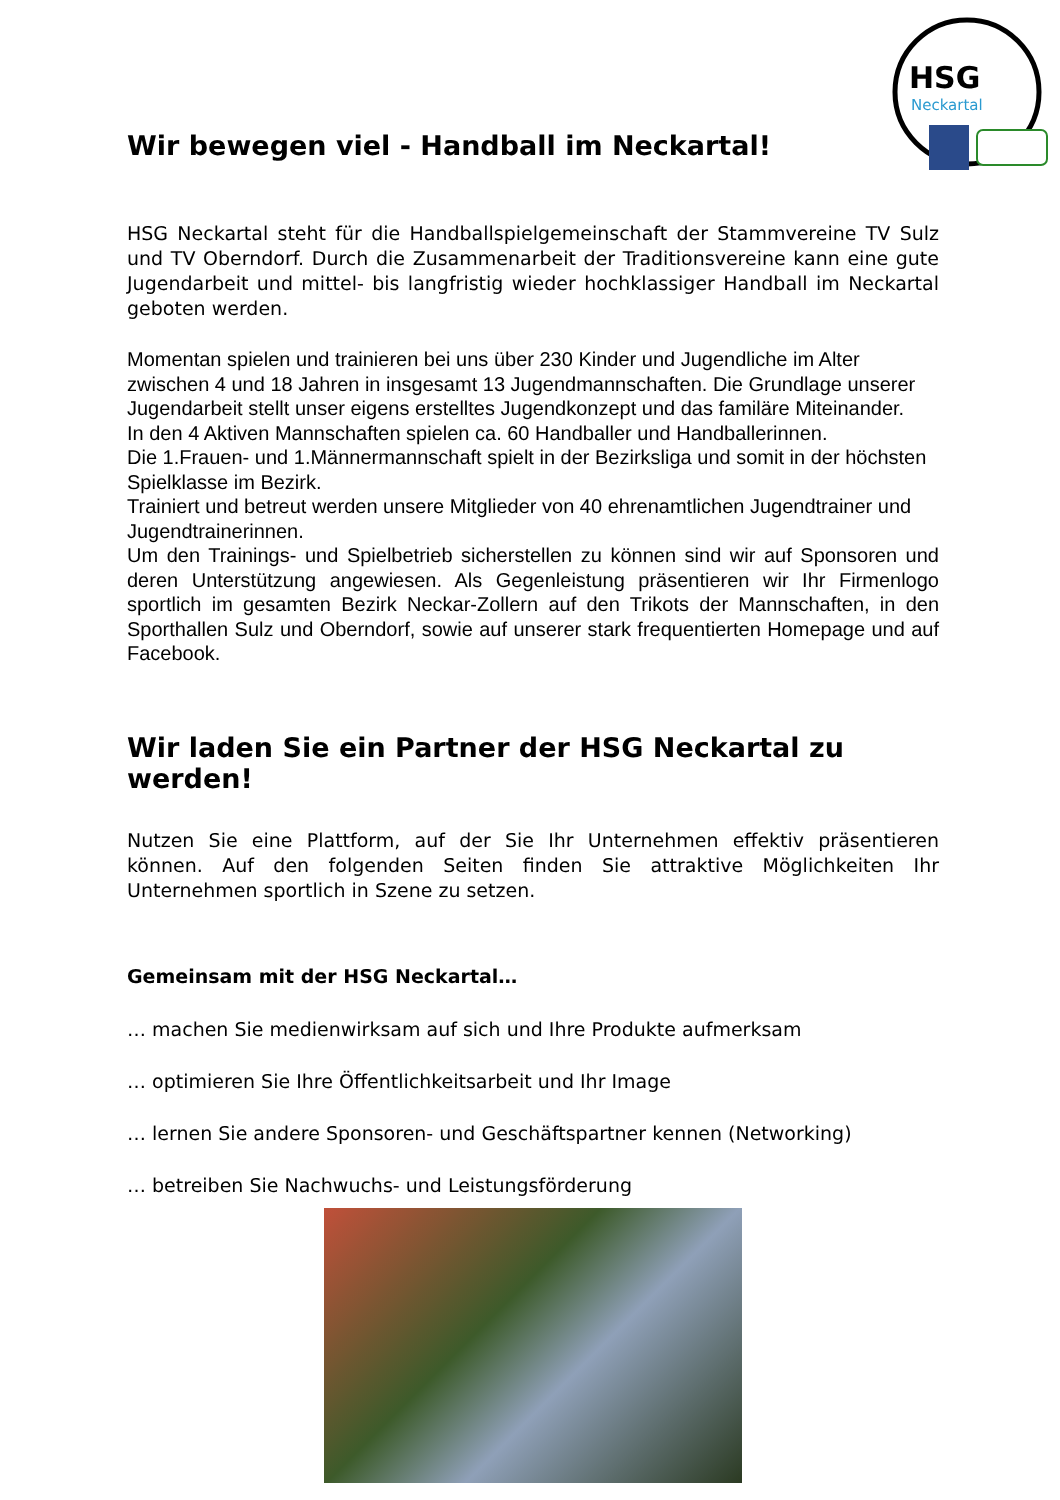HSG
Neckartal
Wir bewegen viel - Handball im Neckartal!
HSG Neckartal steht für die Handballspielgemeinschaft der Stammvereine TV Sulz und TV Oberndorf. Durch die Zusammenarbeit der Traditionsvereine kann eine gute Jugendarbeit und mittel- bis langfristig wieder hochklassiger Handball im Neckartal geboten werden.
Momentan spielen und trainieren bei uns über 230 Kinder und Jugendliche im Alter zwischen 4 und 18 Jahren in insgesamt 13 Jugendmannschaften. Die Grundlage unserer Jugendarbeit stellt unser eigens erstelltes Jugendkonzept und das familäre Miteinander.
In den 4 Aktiven Mannschaften spielen ca. 60 Handballer und Handballerinnen.
Die 1.Frauen- und 1.Männermannschaft spielt in der Bezirksliga und somit in der höchsten Spielklasse im Bezirk.
Trainiert und betreut werden unsere Mitglieder von 40 ehrenamtlichen Jugendtrainer und Jugendtrainerinnen.
Um den Trainings- und Spielbetrieb sicherstellen zu können sind wir auf Sponsoren und deren Unterstützung angewiesen. Als Gegenleistung präsentieren wir Ihr Firmenlogo sportlich im gesamten Bezirk Neckar-Zollern auf den Trikots der Mannschaften, in den Sporthallen Sulz und Oberndorf, sowie auf unserer stark frequentierten Homepage und auf Facebook.
Wir laden Sie ein Partner der HSG Neckartal zu werden!
Nutzen Sie eine Plattform, auf der Sie Ihr Unternehmen effektiv präsentieren können. Auf den folgenden Seiten finden Sie attraktive Möglichkeiten Ihr Unternehmen sportlich in Szene zu setzen.
Gemeinsam mit der HSG Neckartal…
… machen Sie medienwirksam auf sich und Ihre Produkte aufmerksam
… optimieren Sie Ihre Öffentlichkeitsarbeit und Ihr Image
… lernen Sie andere Sponsoren- und Geschäftspartner kennen (Networking)
… betreiben Sie Nachwuchs- und Leistungsförderung